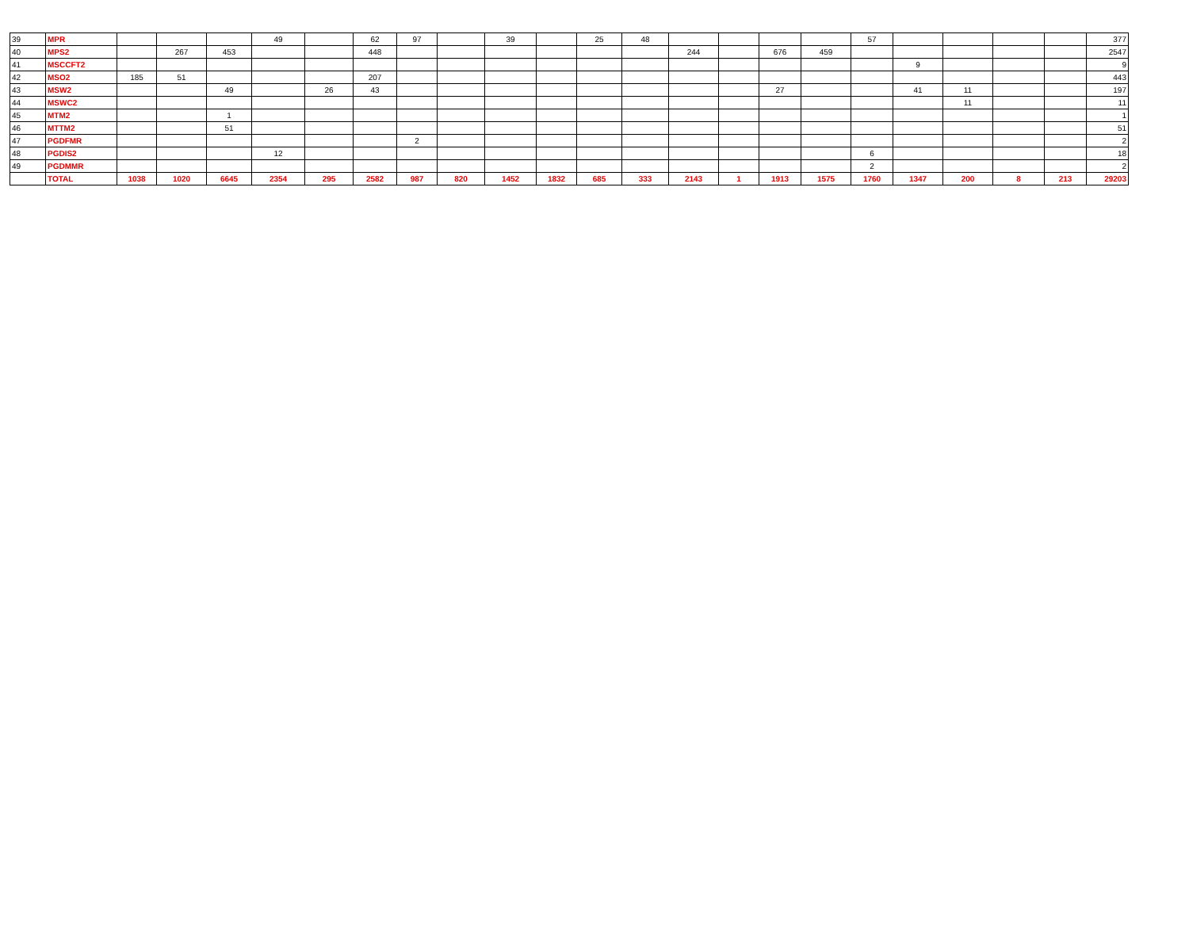| 39 | MPR | | | | 49 | | 62 | 97 | | 39 | | 25 | 48 | | | | | 57 | | | | | 377 |
| 40 | MPS2 | | 267 | 453 | | | 448 | | | | | | | 244 | | 676 | 459 | | | | | | 2547 |
| 41 | MSCCFT2 | | | | | | | | | | | | | | | | | | 9 | | | | 9 |
| 42 | MSO2 | 185 | 51 | | | | 207 | | | | | | | | | | | | | | | | 443 |
| 43 | MSW2 | | | 49 | | 26 | 43 | | | | | | | | | 27 | | | 41 | 11 | | | 197 |
| 44 | MSWC2 | | | | | | | | | | | | | | | | | | | 11 | | | 11 |
| 45 | MTM2 | | | 1 | | | | | | | | | | | | | | | | | | | 1 |
| 46 | MTTM2 | | | 51 | | | | | | | | | | | | | | | | | | | 51 |
| 47 | PGDFMR | | | | | | | 2 | | | | | | | | | | | | | | | 2 |
| 48 | PGDIS2 | | | | 12 | | | | | | | | | | | | | 6 | | | | | 18 |
| 49 | PGDMMR | | | | | | | | | | | | | | | | | 2 | | | | | 2 |
| | TOTAL | 1038 | 1020 | 6645 | 2354 | 295 | 2582 | 987 | 820 | 1452 | 1832 | 685 | 333 | 2143 | 1 | 1913 | 1575 | 1760 | 1347 | 200 | 8 | 213 | 29203 |